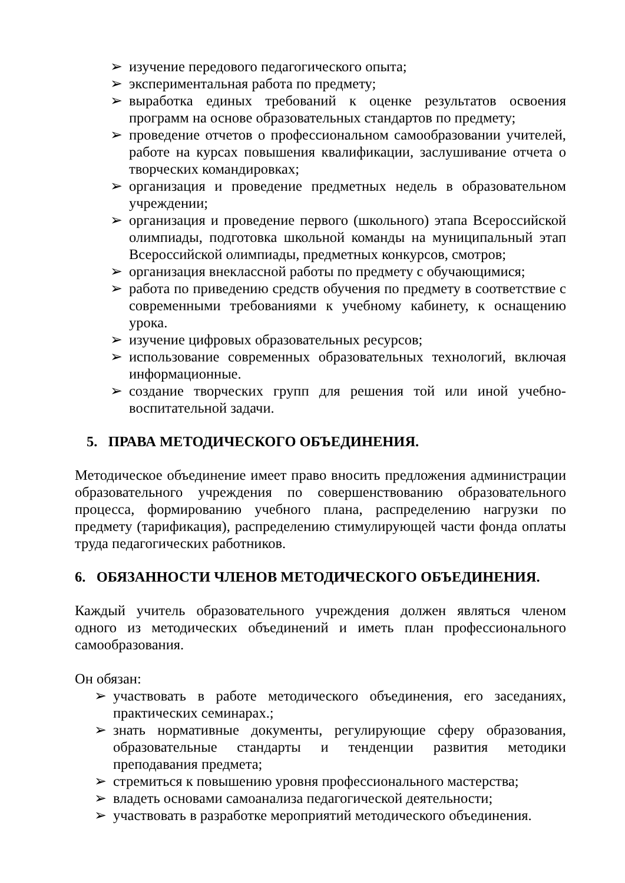➢ изучение передового педагогического опыта;
➢ экспериментальная работа по предмету;
➢ выработка единых требований к оценке результатов освоения программ на основе образовательных стандартов по предмету;
➢ проведение отчетов о профессиональном самообразовании учителей, работе на курсах повышения квалификации, заслушивание отчета о творческих командировках;
➢ организация и проведение предметных недель в образовательном учреждении;
➢ организация и проведение первого (школьного) этапа Всероссийской олимпиады, подготовка школьной команды на муниципальный этап Всероссийской олимпиады, предметных конкурсов, смотров;
➢ организация внеклассной работы по предмету с обучающимися;
➢ работа по приведению средств обучения по предмету в соответствие с современными требованиями к учебному кабинету, к оснащению урока.
➢ изучение цифровых образовательных ресурсов;
➢ использование современных образовательных технологий, включая информационные.
➢ создание творческих групп для решения той или иной учебно-воспитательной задачи.
5. ПРАВА МЕТОДИЧЕСКОГО ОБЪЕДИНЕНИЯ.
Методическое объединение имеет право вносить предложения администрации образовательного учреждения по совершенствованию образовательного процесса, формированию учебного плана, распределению нагрузки по предмету (тарификация), распределению стимулирующей части фонда оплаты труда педагогических работников.
6. ОБЯЗАННОСТИ ЧЛЕНОВ МЕТОДИЧЕСКОГО ОБЪЕДИНЕНИЯ.
Каждый учитель образовательного учреждения должен являться членом одного из методических объединений и иметь план профессионального самообразования.
Он обязан:
➢ участвовать в работе методического объединения, его заседаниях, практических семинарах.;
➢ знать нормативные документы, регулирующие сферу образования, образовательные стандарты и тенденции развития методики преподавания предмета;
➢ стремиться к повышению уровня профессионального мастерства;
➢ владеть основами самоанализа педагогической деятельности;
➢ участвовать в разработке мероприятий методического объединения.